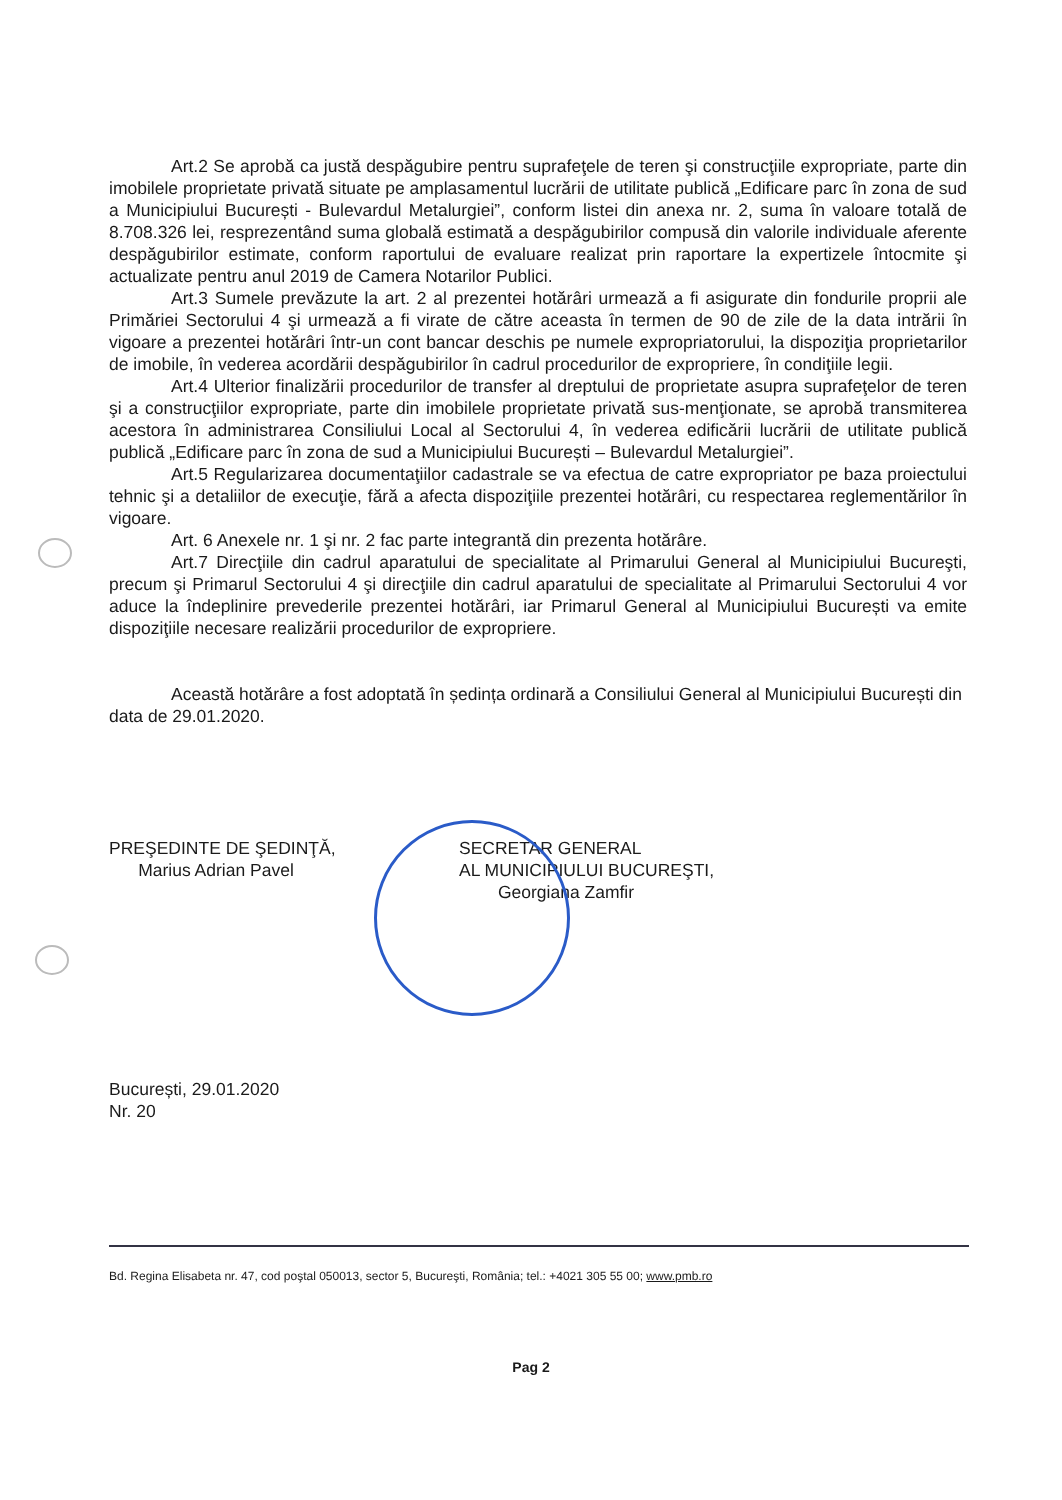Art.2 Se aprobă ca justă despăgubire pentru suprafeţele de teren şi construcţiile expropriate, parte din imobilele proprietate privată situate pe amplasamentul lucrării de utilitate publică „Edificare parc în zona de sud a Municipiului București - Bulevardul Metalurgiei”, conform listei din anexa nr. 2, suma în valoare totală de 8.708.326 lei, resprezentând suma globală estimată a despăgubirilor compusă din valorile individuale aferente despăgubirilor estimate, conform raportului de evaluare realizat prin raportare la expertizele întocmite şi actualizate pentru anul 2019 de Camera Notarilor Publici.
Art.3 Sumele prevăzute la art. 2 al prezentei hotărâri urmează a fi asigurate din fondurile proprii ale Primăriei Sectorului 4 şi urmează a fi virate de către aceasta în termen de 90 de zile de la data intrării în vigoare a prezentei hotărâri într-un cont bancar deschis pe numele expropriatorului, la dispoziţia proprietarilor de imobile, în vederea acordării despăgubirilor în cadrul procedurilor de expropriere, în condiţiile legii.
Art.4 Ulterior finalizării procedurilor de transfer al dreptului de proprietate asupra suprafeţelor de teren şi a construcţiilor expropriate, parte din imobilele proprietate privată sus-menţionate, se aprobă transmiterea acestora în administrarea Consiliului Local al Sectorului 4, în vederea edificării lucrării de utilitate publică publică „Edificare parc în zona de sud a Municipiului București – Bulevardul Metalurgiei”.
Art.5 Regularizarea documentaţiilor cadastrale se va efectua de catre expropriator pe baza proiectului tehnic şi a detaliilor de execuţie, fără a afecta dispoziţiile prezentei hotărâri, cu respectarea reglementărilor în vigoare.
Art. 6 Anexele nr. 1 şi nr. 2 fac parte integrantă din prezenta hotărâre.
Art.7 Direcţiile din cadrul aparatului de specialitate al Primarului General al Municipiului Bucureşti, precum şi Primarul Sectorului 4 şi direcţiile din cadrul aparatului de specialitate al Primarului Sectorului 4 vor aduce la îndeplinire prevederile prezentei hotărâri, iar Primarul General al Municipiului București va emite dispoziţiile necesare realizării procedurilor de expropriere.
Această hotărâre a fost adoptată în ședința ordinară a Consiliului General al Municipiului București din data de 29.01.2020.
PREŞEDINTE DE ŞEDINŢĂ,
Marius Adrian Pavel
SECRETAR GENERAL
AL MUNICIPIULUI BUCUREŞTI,
Georgiana Zamfir
București, 29.01.2020
Nr. 20
Bd. Regina Elisabeta nr. 47, cod poştal 050013, sector 5, Bucureşti, România; tel.: +4021 305 55 00; www.pmb.ro
Pag 2